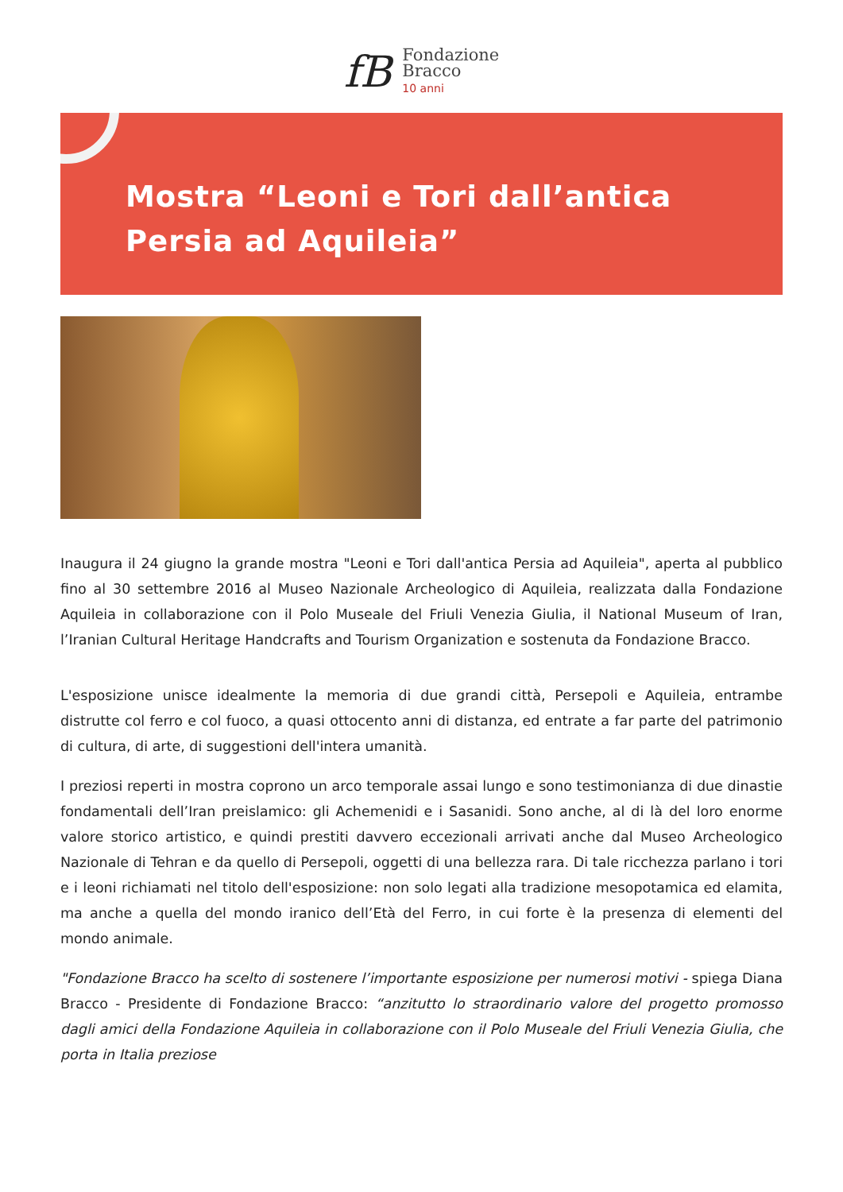fB
Fondazione
Bracco
10 anni
Mostra “Leoni e Tori dall’antica Persia ad Aquileia”
Inaugura il 24 giugno la grande mostra "Leoni e Tori dall'antica Persia ad Aquileia", aperta al pubblico fino al 30 settembre 2016 al Museo Nazionale Archeologico di Aquileia, realizzata dalla Fondazione Aquileia in collaborazione con il Polo Museale del Friuli Venezia Giulia, il National Museum of Iran, l’Iranian Cultural Heritage Handcrafts and Tourism Organization e sostenuta da Fondazione Bracco.
L'esposizione unisce idealmente la memoria di due grandi città, Persepoli e Aquileia, entrambe distrutte col ferro e col fuoco, a quasi ottocento anni di distanza, ed entrate a far parte del patrimonio di cultura, di arte, di suggestioni dell'intera umanità.
I preziosi reperti in mostra coprono un arco temporale assai lungo e sono testimonianza di due dinastie fondamentali dell’Iran preislamico: gli Achemenidi e i Sasanidi. Sono anche, al di là del loro enorme valore storico artistico, e quindi prestiti davvero eccezionali arrivati anche dal Museo Archeologico Nazionale di Tehran e da quello di Persepoli, oggetti di una bellezza rara. Di tale ricchezza parlano i tori e i leoni richiamati nel titolo dell'esposizione: non solo legati alla tradizione mesopotamica ed elamita, ma anche a quella del mondo iranico dell’Età del Ferro, in cui forte è la presenza di elementi del mondo animale.
"Fondazione Bracco ha scelto di sostenere l’importante esposizione per numerosi motivi - spiega Diana Bracco - Presidente di Fondazione Bracco: “anzitutto lo straordinario valore del progetto promosso dagli amici della Fondazione Aquileia in collaborazione con il Polo Museale del Friuli Venezia Giulia, che porta in Italia preziose